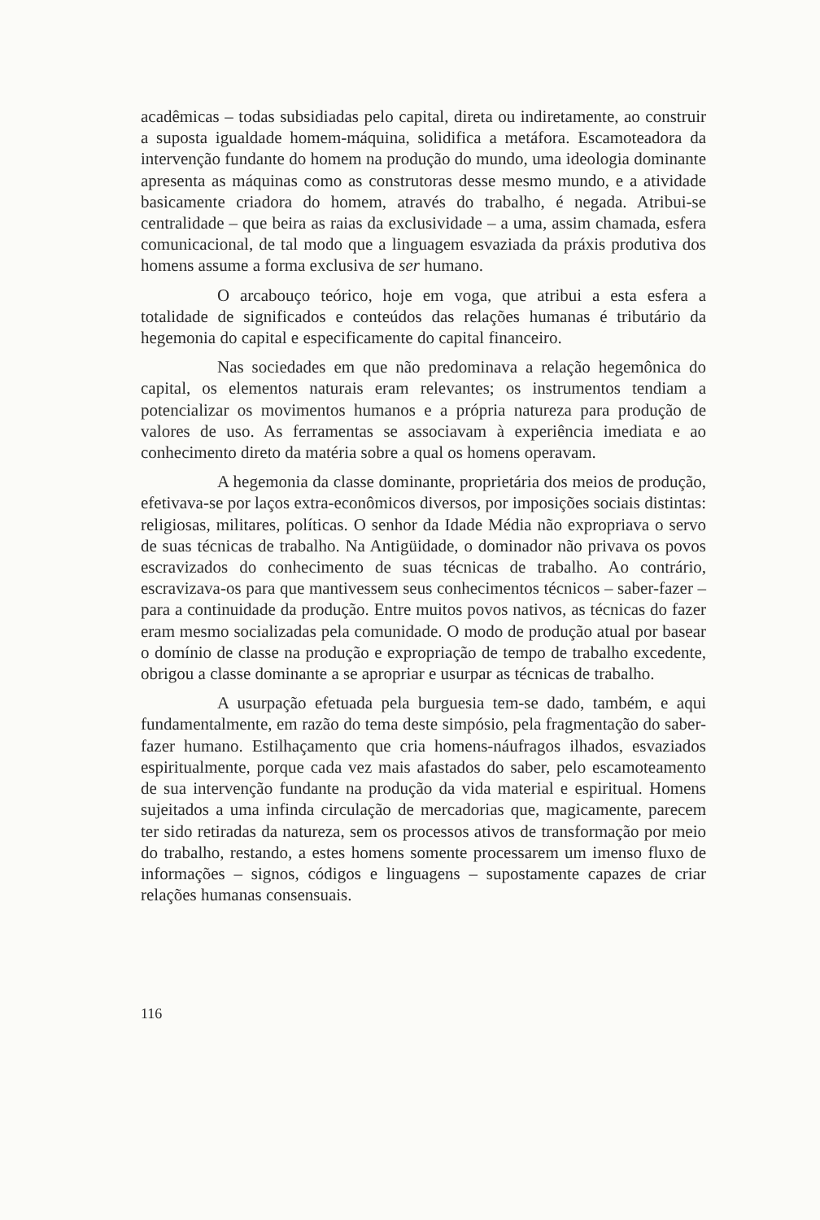acadêmicas – todas subsidiadas pelo capital, direta ou indiretamente, ao construir a suposta igualdade homem-máquina, solidifica a metáfora. Escamoteadora da intervenção fundante do homem na produção do mundo, uma ideologia dominante apresenta as máquinas como as construtoras desse mesmo mundo, e a atividade basicamente criadora do homem, através do trabalho, é negada. Atribui-se centralidade – que beira as raias da exclusividade – a uma, assim chamada, esfera comunicacional, de tal modo que a linguagem esvaziada da práxis produtiva dos homens assume a forma exclusiva de ser humano.
O arcabouço teórico, hoje em voga, que atribui a esta esfera a totalidade de significados e conteúdos das relações humanas é tributário da hegemonia do capital e especificamente do capital financeiro.
Nas sociedades em que não predominava a relação hegemônica do capital, os elementos naturais eram relevantes; os instrumentos tendiam a potencializar os movimentos humanos e a própria natureza para produção de valores de uso. As ferramentas se associavam à experiência imediata e ao conhecimento direto da matéria sobre a qual os homens operavam.
A hegemonia da classe dominante, proprietária dos meios de produção, efetivava-se por laços extra-econômicos diversos, por imposições sociais distintas: religiosas, militares, políticas. O senhor da Idade Média não expropriava o servo de suas técnicas de trabalho. Na Antigüidade, o dominador não privava os povos escravizados do conhecimento de suas técnicas de trabalho. Ao contrário, escravizava-os para que mantivessem seus conhecimentos técnicos – saber-fazer – para a continuidade da produção. Entre muitos povos nativos, as técnicas do fazer eram mesmo socializadas pela comunidade. O modo de produção atual por basear o domínio de classe na produção e expropriação de tempo de trabalho excedente, obrigou a classe dominante a se apropriar e usurpar as técnicas de trabalho.
A usurpação efetuada pela burguesia tem-se dado, também, e aqui fundamentalmente, em razão do tema deste simpósio, pela fragmentação do saber-fazer humano. Estilhaçamento que cria homens-náufragos ilhados, esvaziados espiritualmente, porque cada vez mais afastados do saber, pelo escamoteamento de sua intervenção fundante na produção da vida material e espiritual. Homens sujeitados a uma infinda circulação de mercadorias que, magicamente, parecem ter sido retiradas da natureza, sem os processos ativos de transformação por meio do trabalho, restando, a estes homens somente processarem um imenso fluxo de informações – signos, códigos e linguagens – supostamente capazes de criar relações humanas consensuais.
116